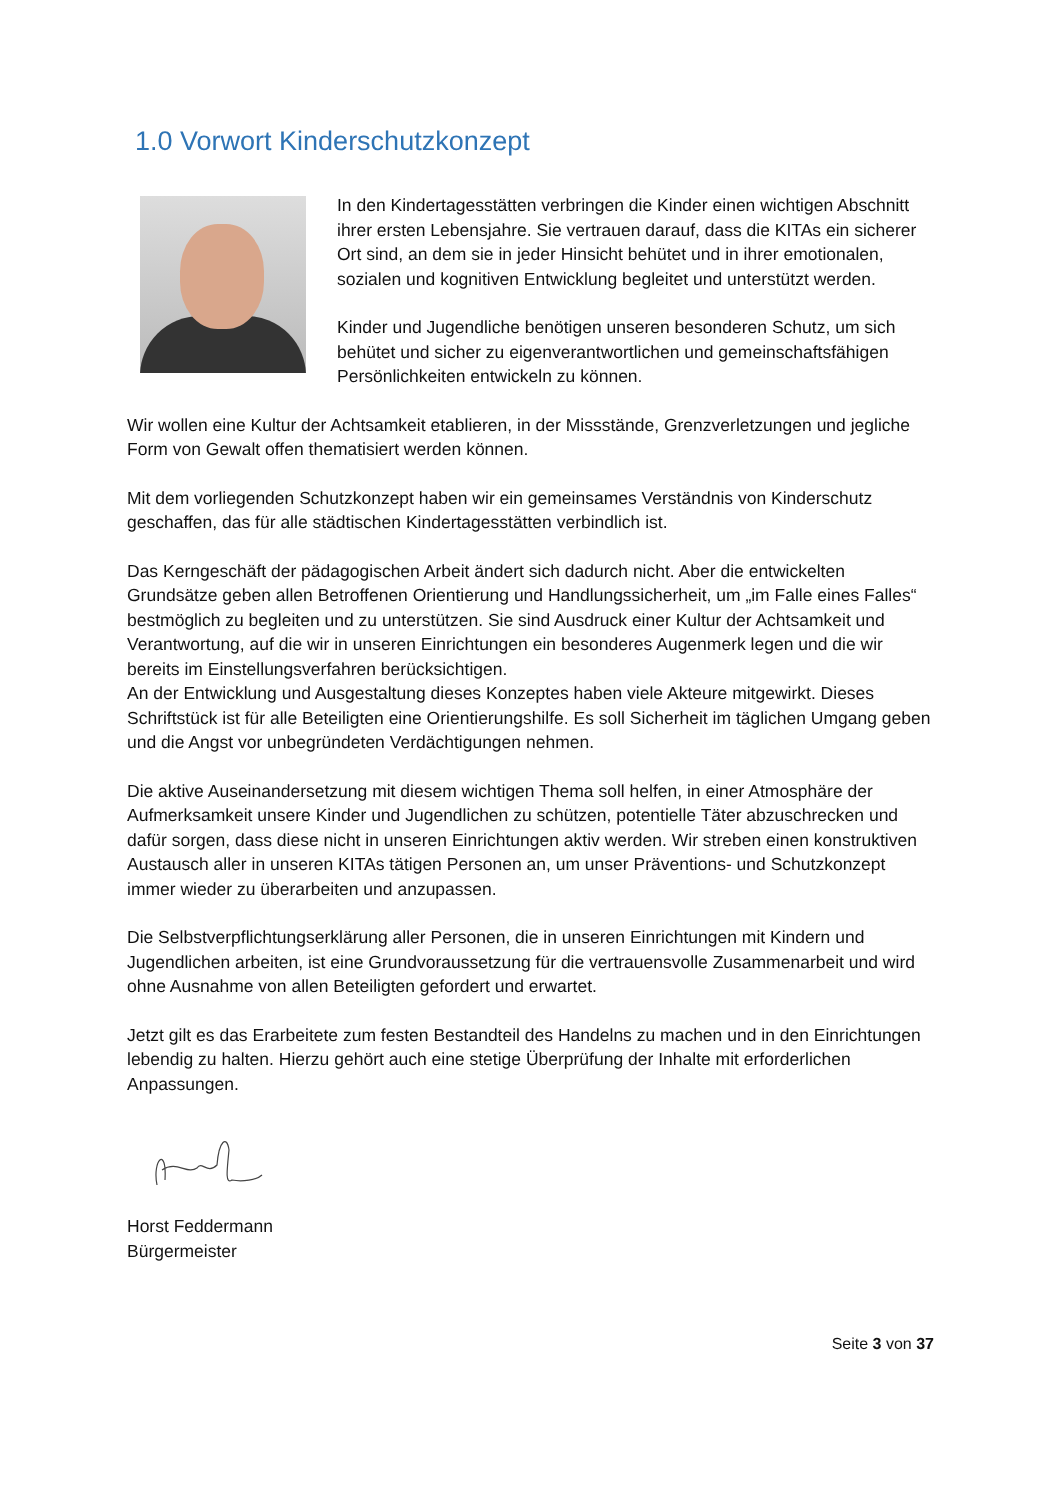1.0 Vorwort Kinderschutzkonzept
In den Kindertagesstätten verbringen die Kinder einen wichtigen Abschnitt ihrer ersten Lebensjahre. Sie vertrauen darauf, dass die KITAs ein sicherer Ort sind, an dem sie in jeder Hinsicht behütet und in ihrer emotionalen, sozialen und kognitiven Entwicklung begleitet und unterstützt werden.
Kinder und Jugendliche benötigen unseren besonderen Schutz, um sich behütet und sicher zu eigenverantwortlichen und gemeinschaftsfähigen Persönlichkeiten entwickeln zu können.
Wir wollen eine Kultur der Achtsamkeit etablieren, in der Missstände, Grenzverletzungen und jegliche Form von Gewalt offen thematisiert werden können.
Mit dem vorliegenden Schutzkonzept haben wir ein gemeinsames Verständnis von Kinderschutz geschaffen, das für alle städtischen Kindertagesstätten verbindlich ist.
Das Kerngeschäft der pädagogischen Arbeit ändert sich dadurch nicht. Aber die entwickelten Grundsätze geben allen Betroffenen Orientierung und Handlungssicherheit, um „im Falle eines Falles“ bestmöglich zu begleiten und zu unterstützen. Sie sind Ausdruck einer Kultur der Achtsamkeit und Verantwortung, auf die wir in unseren Einrichtungen ein besonderes Augenmerk legen und die wir bereits im Einstellungsverfahren berücksichtigen.
An der Entwicklung und Ausgestaltung dieses Konzeptes haben viele Akteure mitgewirkt. Dieses Schriftstück ist für alle Beteiligten eine Orientierungshilfe. Es soll Sicherheit im täglichen Umgang geben und die Angst vor unbegründeten Verdächtigungen nehmen.
Die aktive Auseinandersetzung mit diesem wichtigen Thema soll helfen, in einer Atmosphäre der Aufmerksamkeit unsere Kinder und Jugendlichen zu schützen, potentielle Täter abzuschrecken und dafür sorgen, dass diese nicht in unseren Einrichtungen aktiv werden. Wir streben einen konstruktiven Austausch aller in unseren KITAs tätigen Personen an, um unser Präventions- und Schutzkonzept immer wieder zu überarbeiten und anzupassen.
Die Selbstverpflichtungserklärung aller Personen, die in unseren Einrichtungen mit Kindern und Jugendlichen arbeiten, ist eine Grundvoraussetzung für die vertrauensvolle Zusammenarbeit und wird ohne Ausnahme von allen Beteiligten gefordert und erwartet.
Jetzt gilt es das Erarbeitete zum festen Bestandteil des Handelns zu machen und in den Einrichtungen lebendig zu halten. Hierzu gehört auch eine stetige Überprüfung der Inhalte mit erforderlichen Anpassungen.
Horst Feddermann
Bürgermeister
Seite 3 von 37